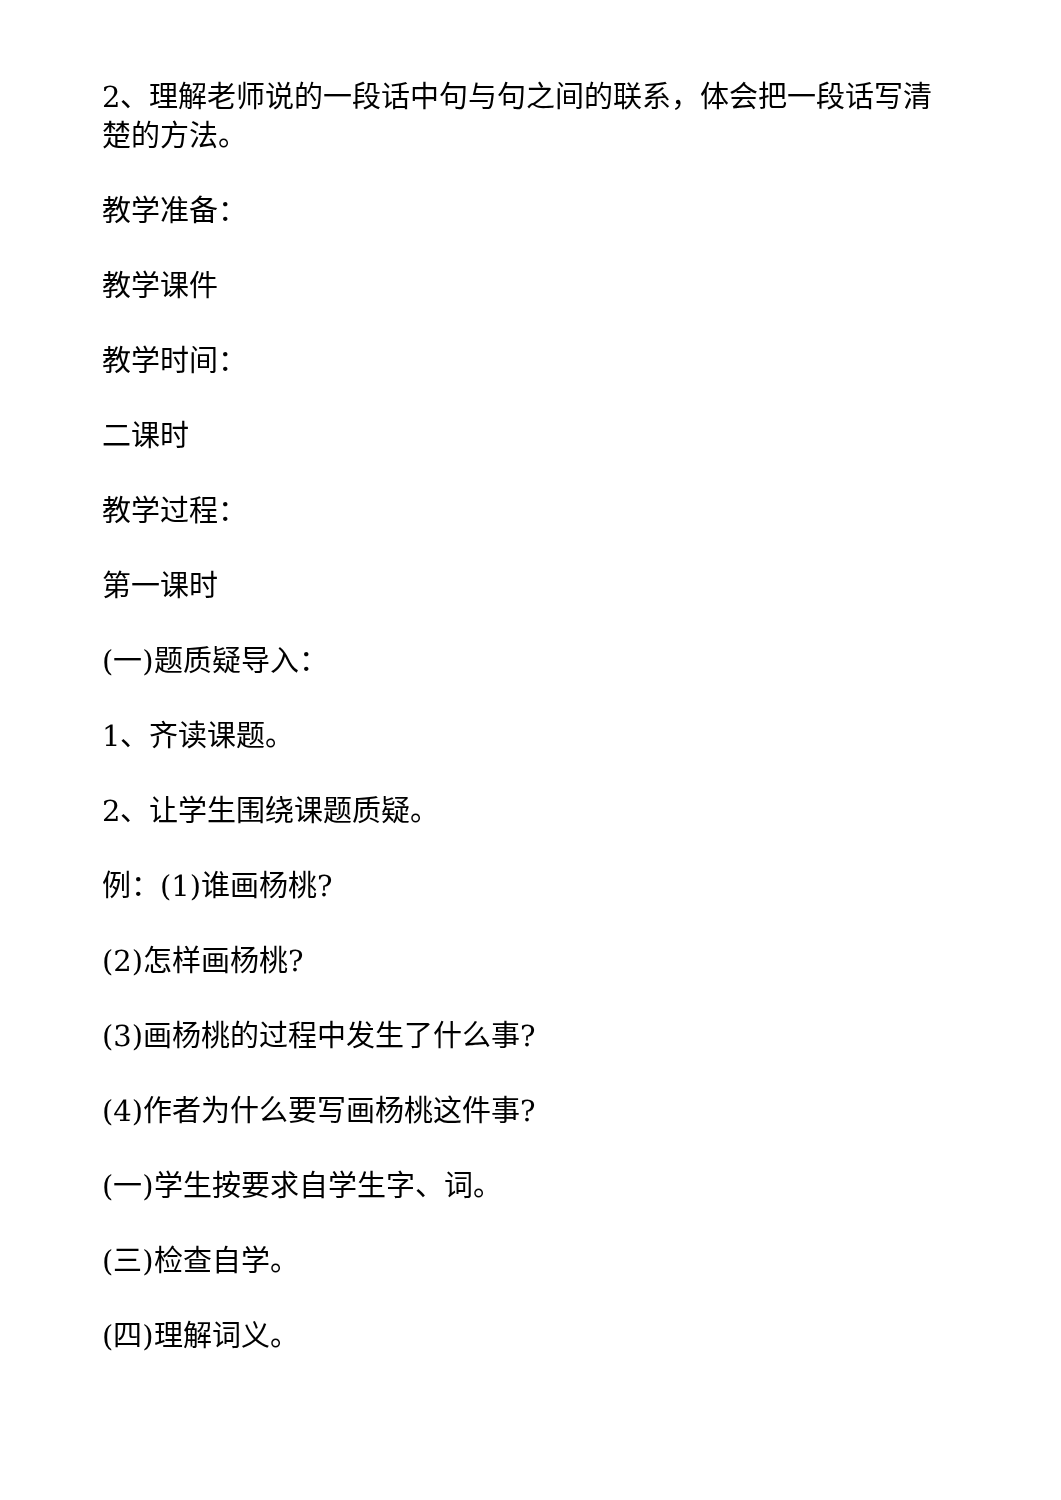2、理解老师说的一段话中句与句之间的联系，体会把一段话写清楚的方法。
教学准备：
教学课件
教学时间：
二课时
教学过程：
第一课时
(一)题质疑导入：
1、齐读课题。
2、让学生围绕课题质疑。
例：(1)谁画杨桃?
(2)怎样画杨桃?
(3)画杨桃的过程中发生了什么事?
(4)作者为什么要写画杨桃这件事?
(一)学生按要求自学生字、词。
(三)检查自学。
(四)理解词义。